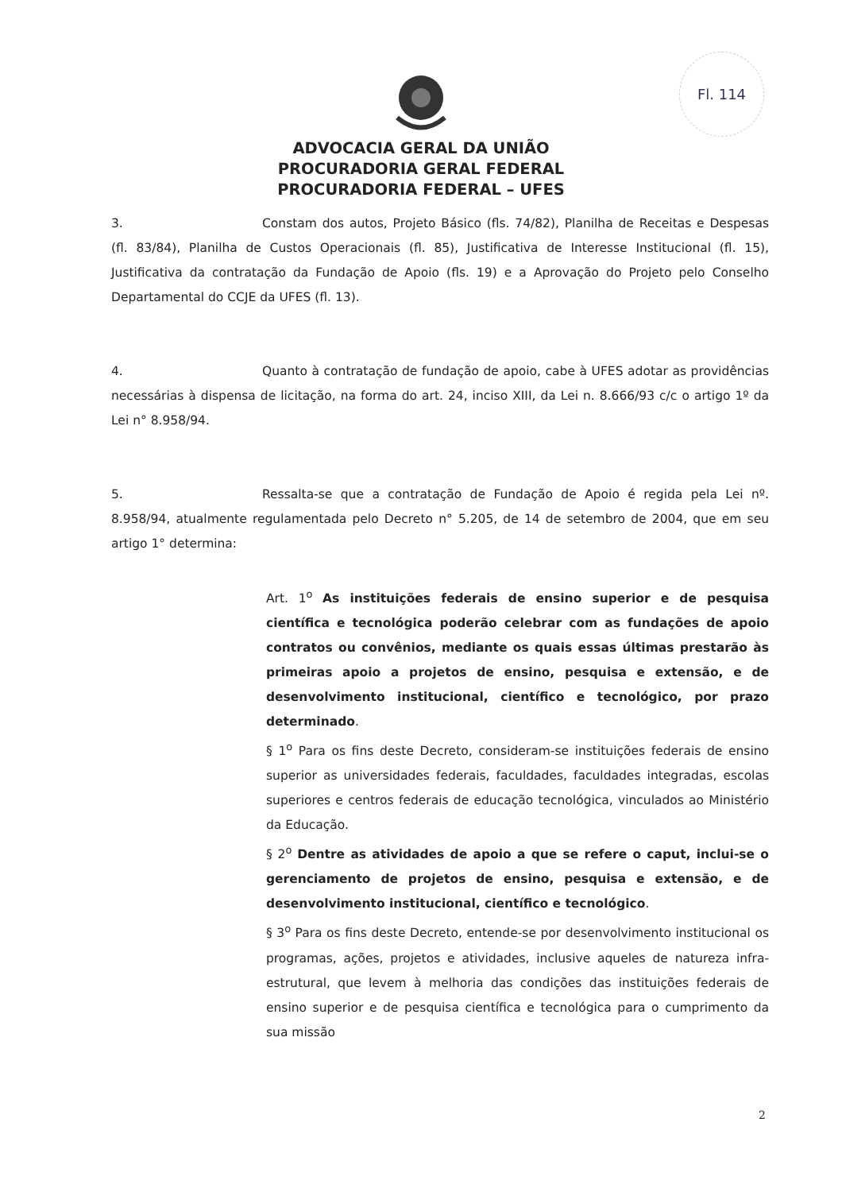Fl. 114
ADVOCACIA GERAL DA UNIÃO
PROCURADORIA GERAL FEDERAL
PROCURADORIA FEDERAL – UFES
3. Constam dos autos, Projeto Básico (fls. 74/82), Planilha de Receitas e Despesas (fl. 83/84), Planilha de Custos Operacionais (fl. 85), Justificativa de Interesse Institucional (fl. 15), Justificativa da contratação da Fundação de Apoio (fls. 19) e a Aprovação do Projeto pelo Conselho Departamental do CCJE da UFES (fl. 13).
4. Quanto à contratação de fundação de apoio, cabe à UFES adotar as providências necessárias à dispensa de licitação, na forma do art. 24, inciso XIII, da Lei n. 8.666/93 c/c o artigo 1º da Lei n° 8.958/94.
5. Ressalta-se que a contratação de Fundação de Apoio é regida pela Lei nº. 8.958/94, atualmente regulamentada pelo Decreto n° 5.205, de 14 de setembro de 2004, que em seu artigo 1° determina:
Art. 1<sup>o</sup> As instituições federais de ensino superior e de pesquisa científica e tecnológica poderão celebrar com as fundações de apoio contratos ou convênios, mediante os quais essas últimas prestarão às primeiras apoio a projetos de ensino, pesquisa e extensão, e de desenvolvimento institucional, científico e tecnológico, por prazo determinado.
§ 1<sup>o</sup> Para os fins deste Decreto, consideram-se instituições federais de ensino superior as universidades federais, faculdades, faculdades integradas, escolas superiores e centros federais de educação tecnológica, vinculados ao Ministério da Educação.
§ 2<sup>o</sup> Dentre as atividades de apoio a que se refere o caput, inclui-se o gerenciamento de projetos de ensino, pesquisa e extensão, e de desenvolvimento institucional, científico e tecnológico.
§ 3<sup>o</sup> Para os fins deste Decreto, entende-se por desenvolvimento institucional os programas, ações, projetos e atividades, inclusive aqueles de natureza infra-estrutural, que levem à melhoria das condições das instituições federais de ensino superior e de pesquisa científica e tecnológica para o cumprimento da sua missão
2